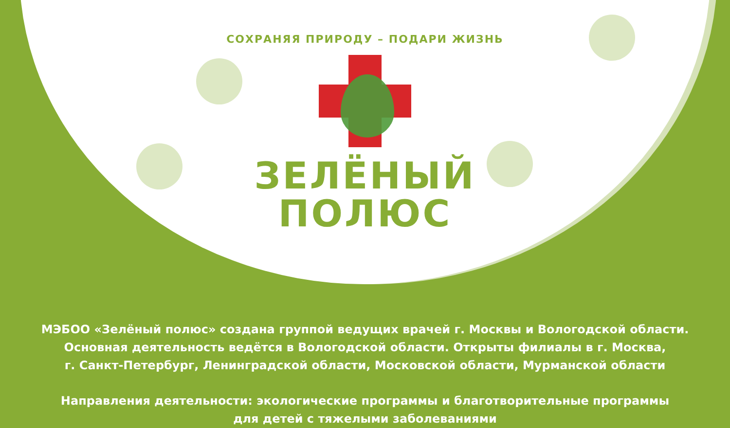СОХРАНЯЯ ПРИРОДУ – ПОДАРИ ЖИЗНЬ
ЗЕЛЁНЫЙ
ПОЛЮС
МЭБОО «Зелёный полюс» создана группой ведущих врачей г. Москвы и Вологодской области.
Основная деятельность ведётся в Вологодской области. Открыты филиалы в г. Москва,
г. Санкт-Петербург, Ленинградской области, Московской области, Мурманской области
Направления деятельности: экологические программы и благотворительные программы
для детей с тяжелыми заболеваниями